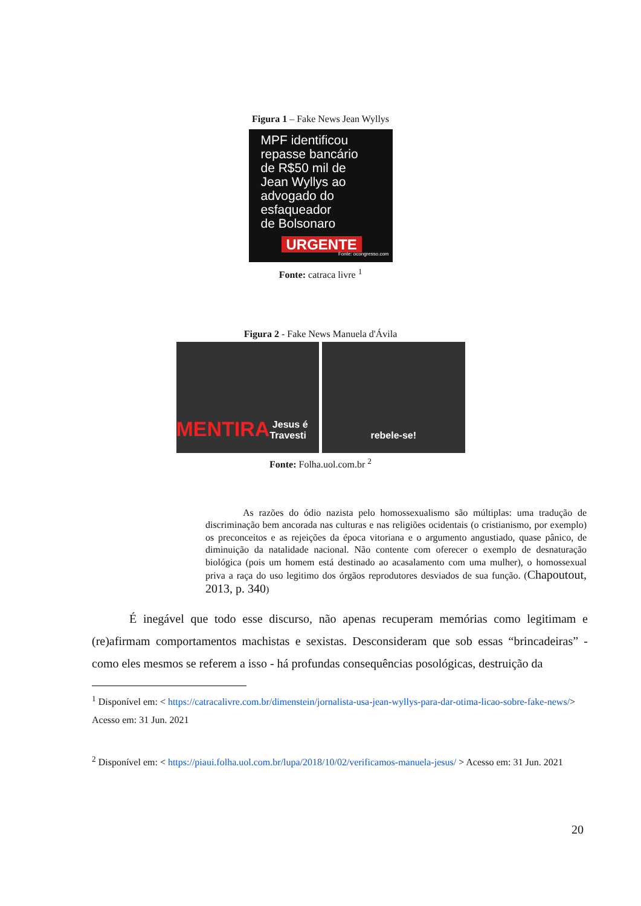Figura 1 – Fake News Jean Wyllys
MPF identificou
repasse bancário
de R$50 mil de
Jean Wyllys ao
advogado do
esfaqueador
de Bolsonaro
URGENTE
Fonte: ocongresso.com
Fonte: catraca livre <sup>1</sup>
Figura 2 - Fake News Manuela d'Ávila
MENTIRA Jesus é Travesti rebele-se!
Fonte: Folha.uol.com.br <sup>2</sup>
As razões do ódio nazista pelo homossexualismo são múltiplas: uma tradução de discriminação bem ancorada nas culturas e nas religiões ocidentais (o cristianismo, por exemplo) os preconceitos e as rejeições da época vitoriana e o argumento angustiado, quase pânico, de diminuição da natalidade nacional. Não contente com oferecer o exemplo de desnaturação biológica (pois um homem está destinado ao acasalamento com uma mulher), o homossexual priva a raça do uso legitimo dos órgãos reprodutores desviados de sua função. (Chapoutout, 2013, p. 340)
É inegável que todo esse discurso, não apenas recuperam memórias como legitimam e (re)afirmam comportamentos machistas e sexistas. Desconsideram que sob essas “brincadeiras” - como eles mesmos se referem a isso - há profundas consequências posológicas, destruição da
<sup>1</sup> Disponível em: < https://catracalivre.com.br/dimenstein/jornalista-usa-jean-wyllys-para-dar-otima-licao-sobre-fake-news/> Acesso em: 31 Jun. 2021
<sup>2</sup> Disponível em: < https://piaui.folha.uol.com.br/lupa/2018/10/02/verificamos-manuela-jesus/ > Acesso em: 31 Jun. 2021
20